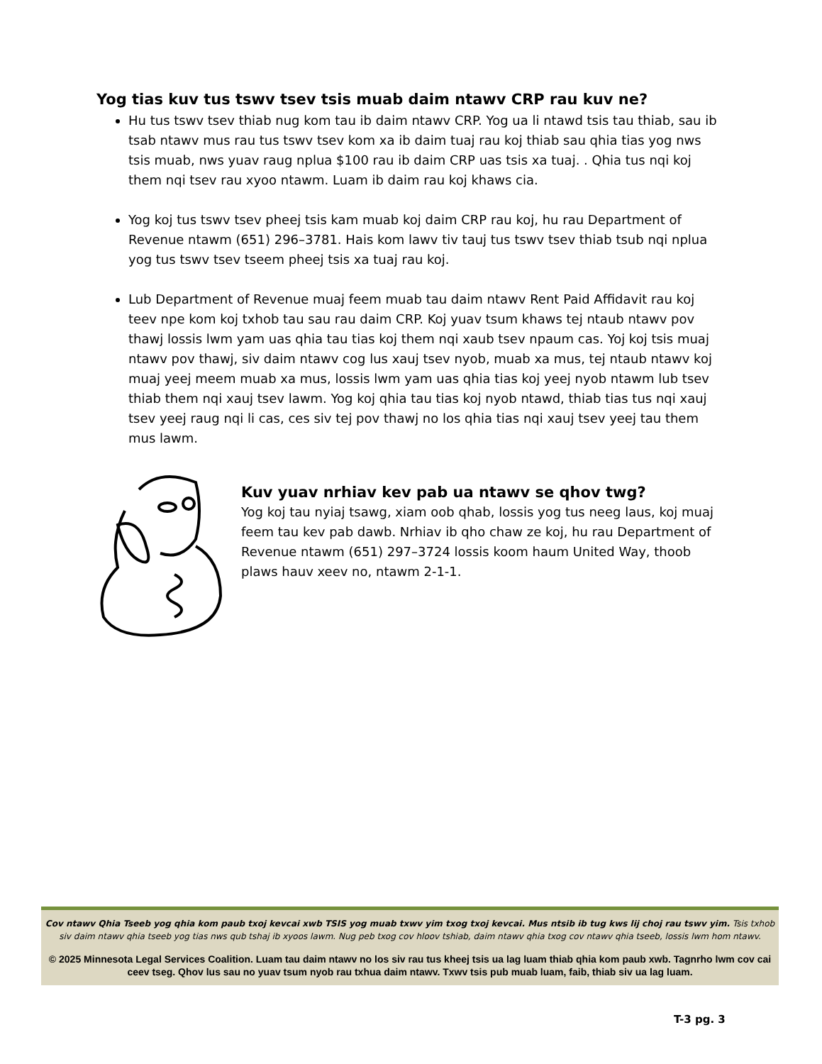Yog tias kuv tus tswv tsev tsis muab daim ntawv CRP rau kuv ne?
Hu tus tswv tsev thiab nug kom tau ib daim ntawv CRP. Yog ua li ntawd tsis tau thiab, sau ib tsab ntawv mus rau tus tswv tsev kom xa ib daim tuaj rau koj thiab sau qhia tias yog nws tsis muab, nws yuav raug nplua $100 rau ib daim CRP uas tsis xa tuaj. . Qhia tus nqi koj them nqi tsev rau xyoo ntawm. Luam ib daim rau koj khaws cia.
Yog koj tus tswv tsev pheej tsis kam muab koj daim CRP rau koj, hu rau Department of Revenue ntawm (651) 296–3781. Hais kom lawv tiv tauj tus tswv tsev thiab tsub nqi nplua yog tus tswv tsev tseem pheej tsis xa tuaj rau koj.
Lub Department of Revenue muaj feem muab tau daim ntawv Rent Paid Affidavit rau koj teev npe kom koj txhob tau sau rau daim CRP. Koj yuav tsum khaws tej ntaub ntawv pov thawj lossis lwm yam uas qhia tau tias koj them nqi xaub tsev npaum cas. Yoj koj tsis muaj ntawv pov thawj, siv daim ntawv cog lus xauj tsev nyob, muab xa mus, tej ntaub ntawv koj muaj yeej meem muab xa mus, lossis lwm yam uas qhia tias koj yeej nyob ntawm lub tsev thiab them nqi xauj tsev lawm. Yog koj qhia tau tias koj nyob ntawd, thiab tias tus nqi xauj tsev yeej raug nqi li cas, ces siv tej pov thawj no los qhia tias nqi xauj tsev yeej tau them mus lawm.
Kuv yuav nrhiav kev pab ua ntawv se qhov twg?
Yog koj tau nyiaj tsawg, xiam oob qhab, lossis yog tus neeg laus, koj muaj feem tau kev pab dawb. Nrhiav ib qho chaw ze koj, hu rau Department of Revenue ntawm (651) 297–3724 lossis koom haum United Way, thoob plaws hauv xeev no, ntawm 2-1-1.
Cov ntawv Qhia Tseeb yog qhia kom paub txoj kevcai xwb TSIS yog muab txwv yim txog txoj kevcai. Mus ntsib ib tug kws lij choj rau tswv yim. Tsis txhob siv daim ntawv qhia tseeb yog tias nws qub tshaj ib xyoos lawm. Nug peb txog cov hloov tshiab, daim ntawv qhia txog cov ntawv qhia tseeb, lossis lwm hom ntawv.
© 2025 Minnesota Legal Services Coalition. Luam tau daim ntawv no los siv rau tus kheej tsis ua lag luam thiab qhia kom paub xwb. Tagnrho lwm cov cai ceev tseg. Qhov lus sau no yuav tsum nyob rau txhua daim ntawv. Txwv tsis pub muab luam, faib, thiab siv ua lag luam.
T-3 pg. 3